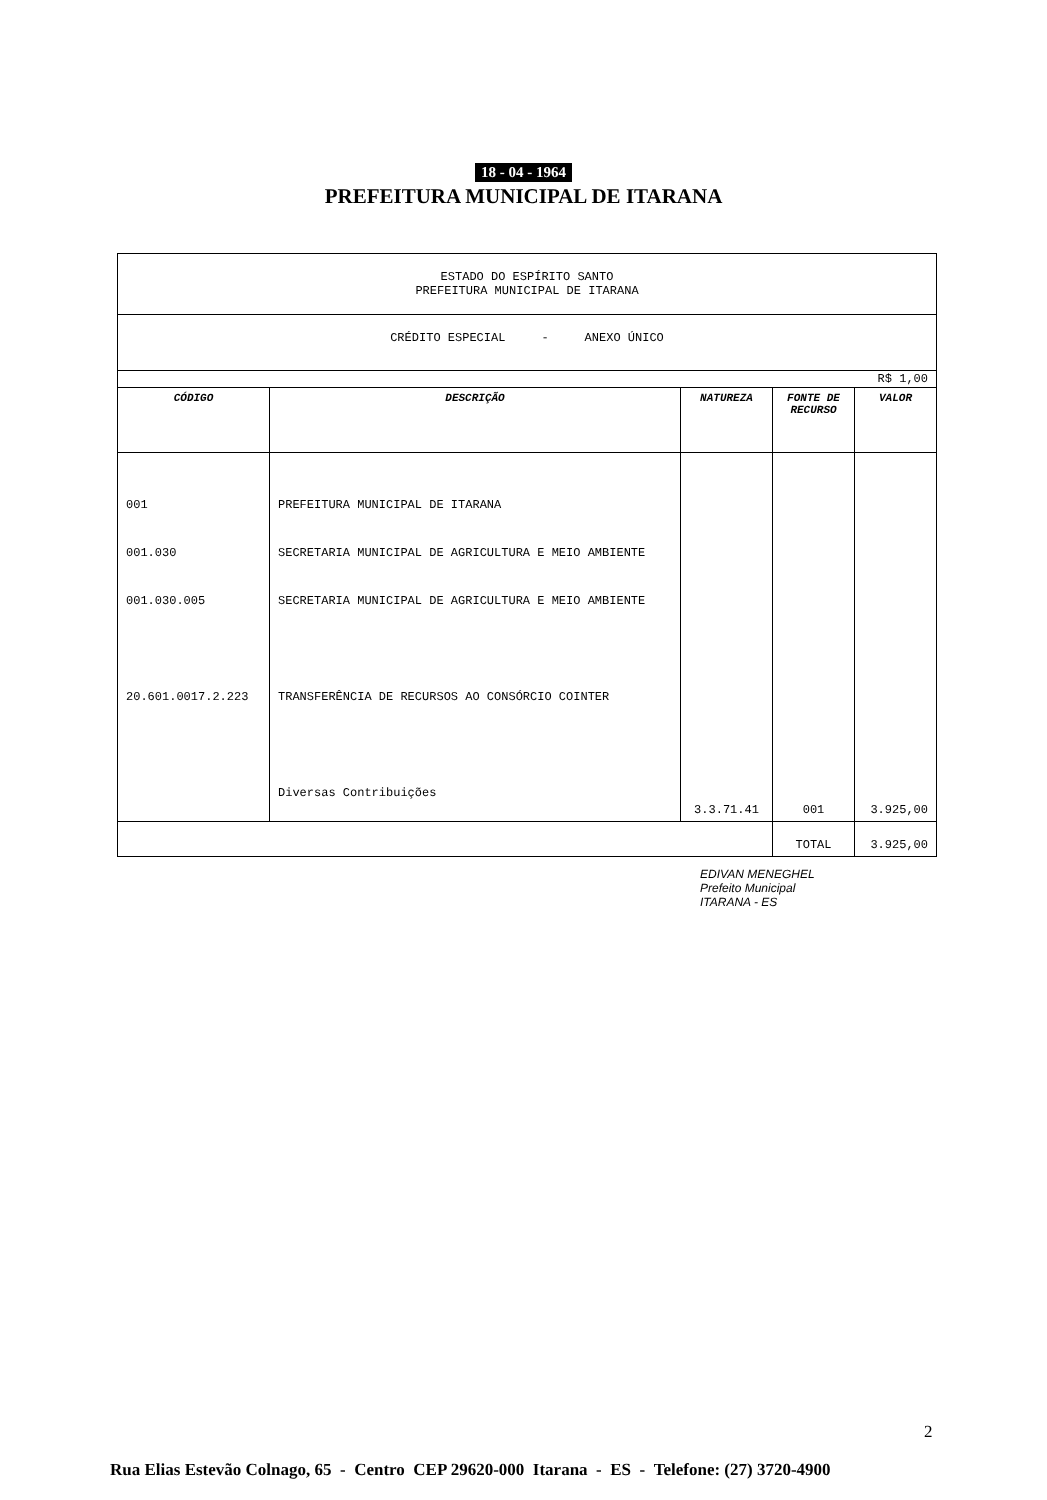18 - 04 - 1964
PREFEITURA MUNICIPAL DE ITARANA
| ESTADO DO ESPÍRITO SANTO PREFEITURA MUNICIPAL DE ITARANA | | | | |
| CRÉDITO ESPECIAL - ANEXO ÚNICO | | | | |
| R$ 1,00 | | | | |
| CÓDIGO | DESCRIÇÃO | NATUREZA | FONTE DE RECURSO | VALOR |
| 001 001.030 001.030.005 20.601.0017.2.223 | PREFEITURA MUNICIPAL DE ITARANA SECRETARIA MUNICIPAL DE AGRICULTURA E MEIO AMBIENTE SECRETARIA MUNICIPAL DE AGRICULTURA E MEIO AMBIENTE TRANSFERÊNCIA DE RECURSOS AO CONSÓRCIO COINTER Diversas Contribuições | 3.3.71.41 | 001 | 3.925,00 |
| | | | TOTAL | 3.925,00 |
EDIVAN MENEGHEL
Prefeito Municipal
ITARANA - ES
2
Rua Elias Estevão Colnago, 65 - Centro CEP 29620-000 Itarana - ES - Telefone: (27) 3720-4900